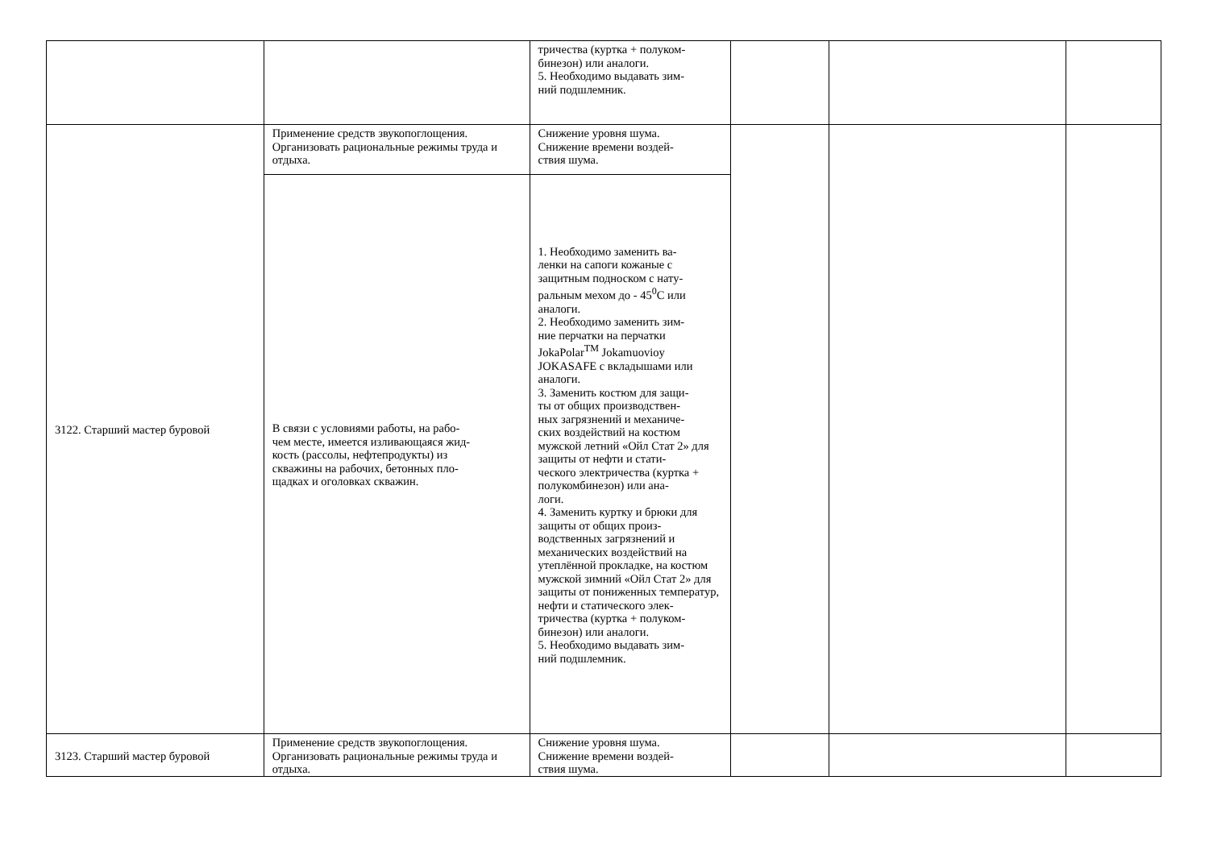| | | тричества (куртка + полуком- бинезон) или аналоги. 5. Необходимо выдавать зим- ний подшлемник. | | | |
| 3122. Старший мастер буровой | Применение средств звукопоглощения. Организовать рациональные режимы труда и отдыха. | Снижение уровня шума. Снижение времени воздей- ствия шума. | | | |
| | В связи с условиями работы, на рабо- чем месте, имеется изливающаяся жид- кость (рассолы, нефтепродукты) из скважины на рабочих, бетонных пло- щадках и оголовках скважин. | 1. Необходимо заменить ва- ленки на сапоги кожаные с защитным подноском с нату- ральным мехом до - 45<sup>0</sup>С или аналоги. 2. Необходимо заменить зим- ние перчатки на перчатки JokaPolar<sup>TM</sup> Jokamuovioy JOKASAFE с вкладышами или аналоги. 3. Заменить костюм для защи- ты от общих производствен- ных загрязнений и механиче- ских воздействий на костюм мужской летний «Ойл Стат 2» для защиты от нефти и стати- ческого электричества (куртка + полукомбинезон) или ана- логи. 4. Заменить куртку и брюки для защиты от общих произ- водственных загрязнений и механических воздействий на утеплённой прокладке, на костюм мужской зимний «Ойл Стат 2» для защиты от пониженных температур, нефти и статического элек- тричества (куртка + полуком- бинезон) или аналоги. 5. Необходимо выдавать зим- ний подшлемник. | | | |
| 3123. Старший мастер буровой | Применение средств звукопоглощения. Организовать рациональные режимы труда и отдыха. | Снижение уровня шума. Снижение времени воздей- ствия шума. | | | |